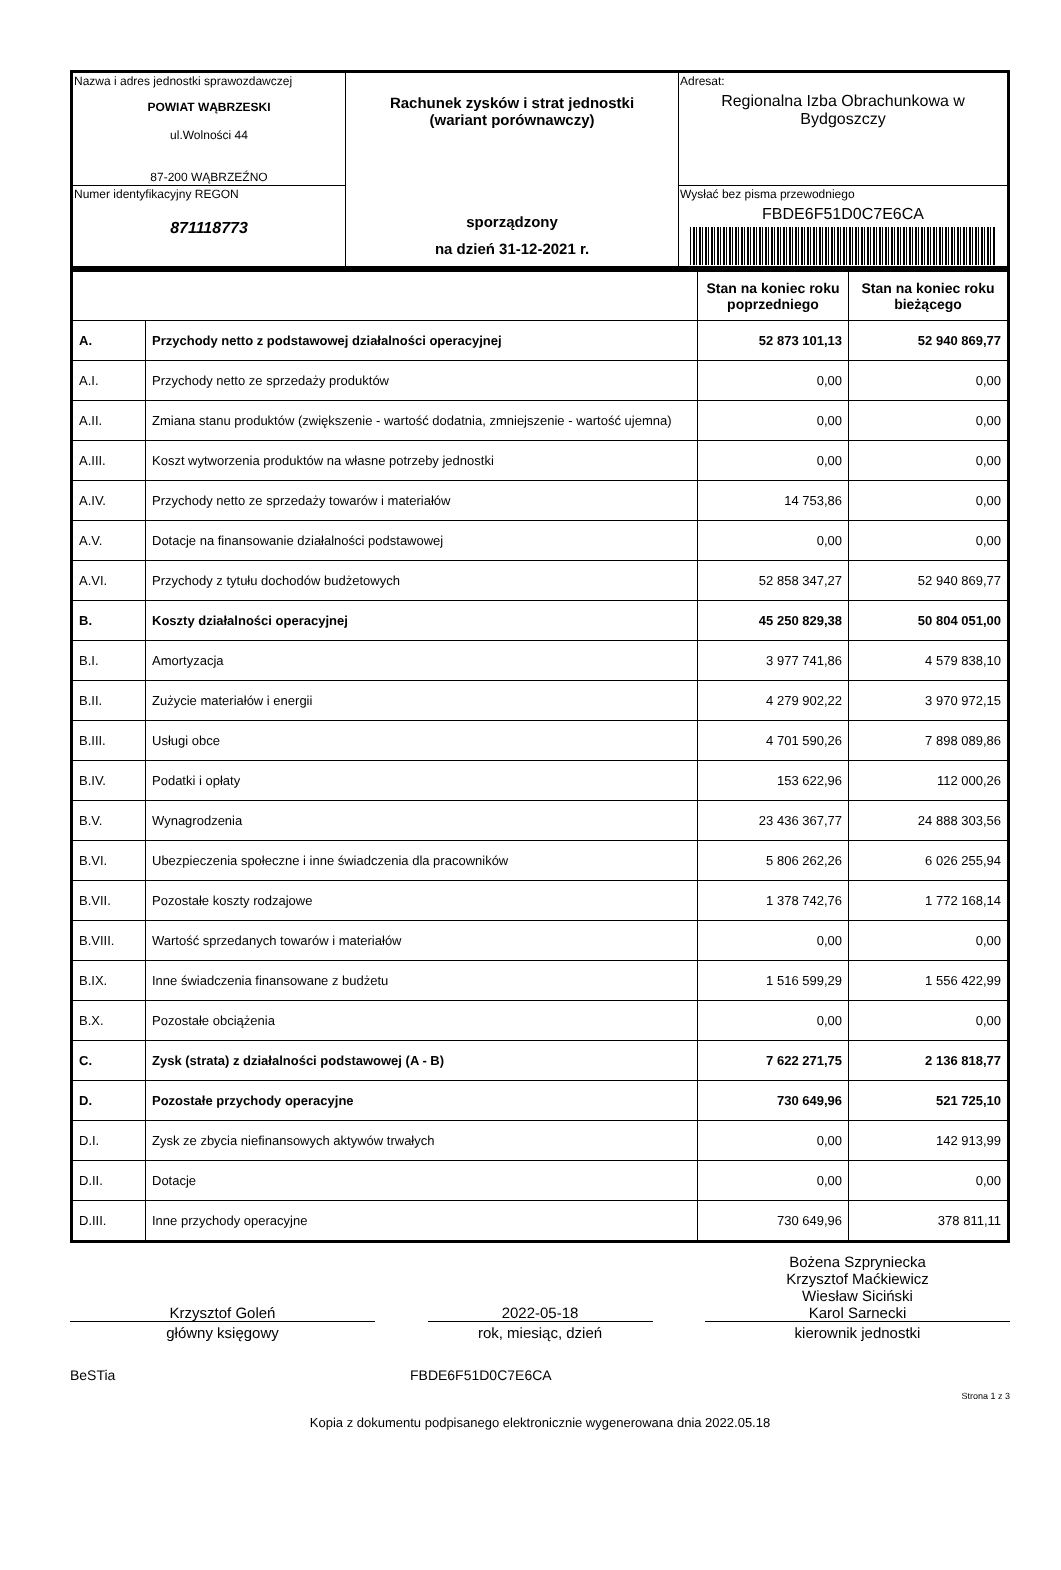| Nazwa i adres jednostki sprawozdawczej POWIAT WĄBRZESKI ul.Wolności 44 87-200 WĄBRZEŹNO | Rachunek zysków i strat jednostki (wariant porównawczy) sporządzony na dzień 31-12-2021 r. | Adresat: Regionalna Izba Obrachunkowa w Bydgoszczy |
| Numer identyfikacyjny REGON 871118773 | | Wysłać bez pisma przewodniego FBDE6F51D0C7E6CA |
| | | Stan na koniec roku poprzedniego | Stan na koniec roku bieżącego |
| A. | Przychody netto z podstawowej działalności operacyjnej | 52 873 101,13 | 52 940 869,77 |
| A.I. | Przychody netto ze sprzedaży produktów | 0,00 | 0,00 |
| A.II. | Zmiana stanu produktów (zwiększenie - wartość dodatnia, zmniejszenie - wartość ujemna) | 0,00 | 0,00 |
| A.III. | Koszt wytworzenia produktów na własne potrzeby jednostki | 0,00 | 0,00 |
| A.IV. | Przychody netto ze sprzedaży towarów i materiałów | 14 753,86 | 0,00 |
| A.V. | Dotacje na finansowanie działalności podstawowej | 0,00 | 0,00 |
| A.VI. | Przychody z tytułu dochodów budżetowych | 52 858 347,27 | 52 940 869,77 |
| B. | Koszty działalności operacyjnej | 45 250 829,38 | 50 804 051,00 |
| B.I. | Amortyzacja | 3 977 741,86 | 4 579 838,10 |
| B.II. | Zużycie materiałów i energii | 4 279 902,22 | 3 970 972,15 |
| B.III. | Usługi obce | 4 701 590,26 | 7 898 089,86 |
| B.IV. | Podatki i opłaty | 153 622,96 | 112 000,26 |
| B.V. | Wynagrodzenia | 23 436 367,77 | 24 888 303,56 |
| B.VI. | Ubezpieczenia społeczne i inne świadczenia dla pracowników | 5 806 262,26 | 6 026 255,94 |
| B.VII. | Pozostałe koszty rodzajowe | 1 378 742,76 | 1 772 168,14 |
| B.VIII. | Wartość sprzedanych towarów i materiałów | 0,00 | 0,00 |
| B.IX. | Inne świadczenia finansowane z budżetu | 1 516 599,29 | 1 556 422,99 |
| B.X. | Pozostałe obciążenia | 0,00 | 0,00 |
| C. | Zysk (strata) z działalności podstawowej (A - B) | 7 622 271,75 | 2 136 818,77 |
| D. | Pozostałe przychody operacyjne | 730 649,96 | 521 725,10 |
| D.I. | Zysk ze zbycia niefinansowych aktywów trwałych | 0,00 | 142 913,99 |
| D.II. | Dotacje | 0,00 | 0,00 |
| D.III. | Inne przychody operacyjne | 730 649,96 | 378 811,11 |
Krzysztof Goleń
główny księgowy
2022-05-18
rok, miesiąc, dzień
Bożena Szpryniecka
Krzysztof Maćkiewicz
Wiesław Siciński
Karol Sarnecki
kierownik jednostki
BeSTia FBDE6F51D0C7E6CA
Strona 1 z 3
Kopia z dokumentu podpisanego elektronicznie wygenerowana dnia 2022.05.18